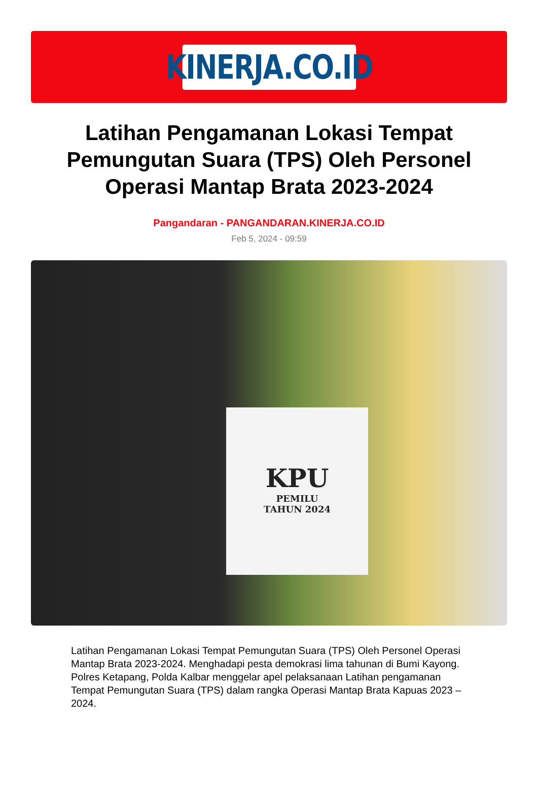KINERJA.CO.ID
Latihan Pengamanan Lokasi Tempat Pemungutan Suara (TPS) Oleh Personel Operasi Mantap Brata 2023-2024
Pangandaran - PANGANDARAN.KINERJA.CO.ID
Feb 5, 2024 - 09:59
KPU
PEMILU
TAHUN 2024
Latihan Pengamanan Lokasi Tempat Pemungutan Suara (TPS) Oleh Personel Operasi Mantap Brata 2023-2024. Menghadapi pesta demokrasi lima tahunan di Bumi Kayong. Polres Ketapang, Polda Kalbar menggelar apel pelaksanaan Latihan pengamanan Tempat Pemungutan Suara (TPS) dalam rangka Operasi Mantap Brata Kapuas 2023 – 2024.